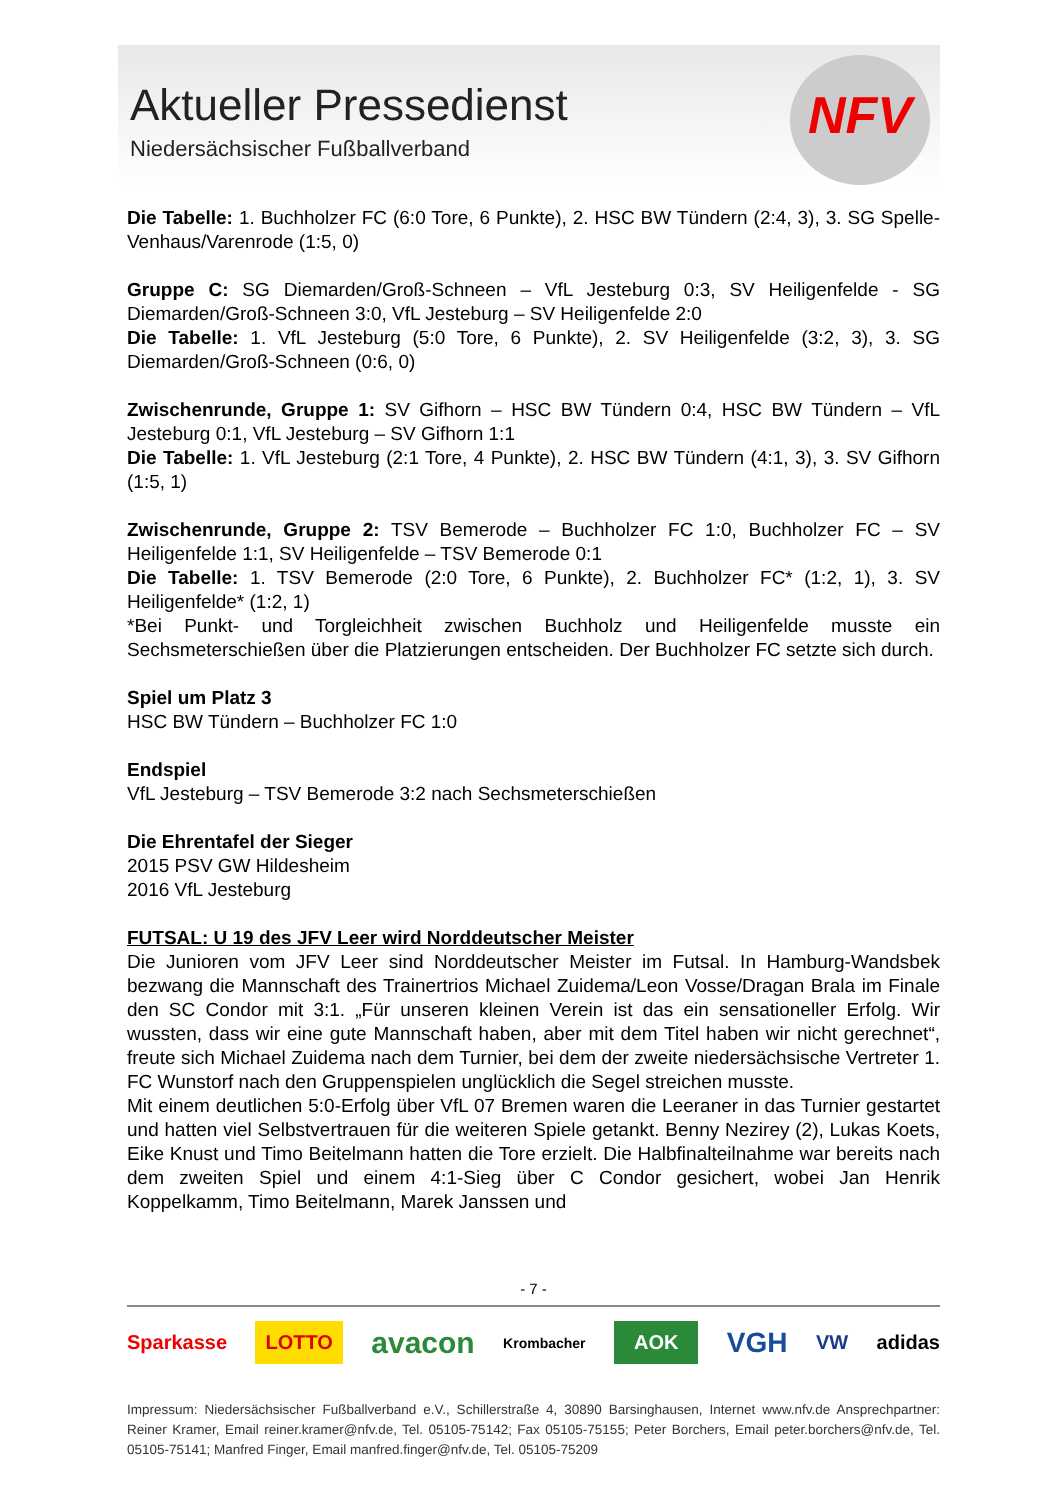Aktueller Pressedienst
Niedersächsischer Fußballverband
NFV
Die Tabelle: 1. Buchholzer FC (6:0 Tore, 6 Punkte), 2. HSC BW Tündern (2:4, 3), 3. SG Spelle-Venhaus/Varenrode (1:5, 0)
Gruppe C: SG Diemarden/Groß-Schneen – VfL Jesteburg 0:3, SV Heiligenfelde - SG Diemarden/Groß-Schneen 3:0, VfL Jesteburg – SV Heiligenfelde 2:0
Die Tabelle: 1. VfL Jesteburg (5:0 Tore, 6 Punkte), 2. SV Heiligenfelde (3:2, 3), 3. SG Diemarden/Groß-Schneen (0:6, 0)
Zwischenrunde, Gruppe 1: SV Gifhorn – HSC BW Tündern 0:4, HSC BW Tündern – VfL Jesteburg 0:1, VfL Jesteburg – SV Gifhorn 1:1
Die Tabelle: 1. VfL Jesteburg (2:1 Tore, 4 Punkte), 2. HSC BW Tündern (4:1, 3), 3. SV Gifhorn (1:5, 1)
Zwischenrunde, Gruppe 2: TSV Bemerode – Buchholzer FC 1:0, Buchholzer FC – SV Heiligenfelde 1:1, SV Heiligenfelde – TSV Bemerode 0:1
Die Tabelle: 1. TSV Bemerode (2:0 Tore, 6 Punkte), 2. Buchholzer FC* (1:2, 1), 3. SV Heiligenfelde* (1:2, 1)
*Bei Punkt- und Torgleichheit zwischen Buchholz und Heiligenfelde musste ein Sechsmeterschießen über die Platzierungen entscheiden. Der Buchholzer FC setzte sich durch.
Spiel um Platz 3
HSC BW Tündern – Buchholzer FC 1:0
Endspiel
VfL Jesteburg – TSV Bemerode 3:2 nach Sechsmeterschießen
Die Ehrentafel der Sieger
2015 PSV GW Hildesheim
2016 VfL Jesteburg
FUTSAL: U 19 des JFV Leer wird Norddeutscher Meister
Die Junioren vom JFV Leer sind Norddeutscher Meister im Futsal. In Hamburg-Wandsbek bezwang die Mannschaft des Trainertrios Michael Zuidema/Leon Vosse/Dragan Brala im Finale den SC Condor mit 3:1. „Für unseren kleinen Verein ist das ein sensationeller Erfolg. Wir wussten, dass wir eine gute Mannschaft haben, aber mit dem Titel haben wir nicht gerechnet“, freute sich Michael Zuidema nach dem Turnier, bei dem der zweite niedersächsische Vertreter 1. FC Wunstorf nach den Gruppenspielen unglücklich die Segel streichen musste.
Mit einem deutlichen 5:0-Erfolg über VfL 07 Bremen waren die Leeraner in das Turnier gestartet und hatten viel Selbstvertrauen für die weiteren Spiele getankt. Benny Nezirey (2), Lukas Koets, Eike Knust und Timo Beitelmann hatten die Tore erzielt. Die Halbfinalteilnahme war bereits nach dem zweiten Spiel und einem 4:1-Sieg über C Condor gesichert, wobei Jan Henrik Koppelkamm, Timo Beitelmann, Marek Janssen und
- 7 -
Sparkasse LOTTO avacon Krombacher AOK VGH VW adidas
Impressum: Niedersächsischer Fußballverband e.V., Schillerstraße 4, 30890 Barsinghausen, Internet www.nfv.de Ansprechpartner: Reiner Kramer, Email reiner.kramer@nfv.de, Tel. 05105-75142; Fax 05105-75155; Peter Borchers, Email peter.borchers@nfv.de, Tel. 05105-75141; Manfred Finger, Email manfred.finger@nfv.de, Tel. 05105-75209